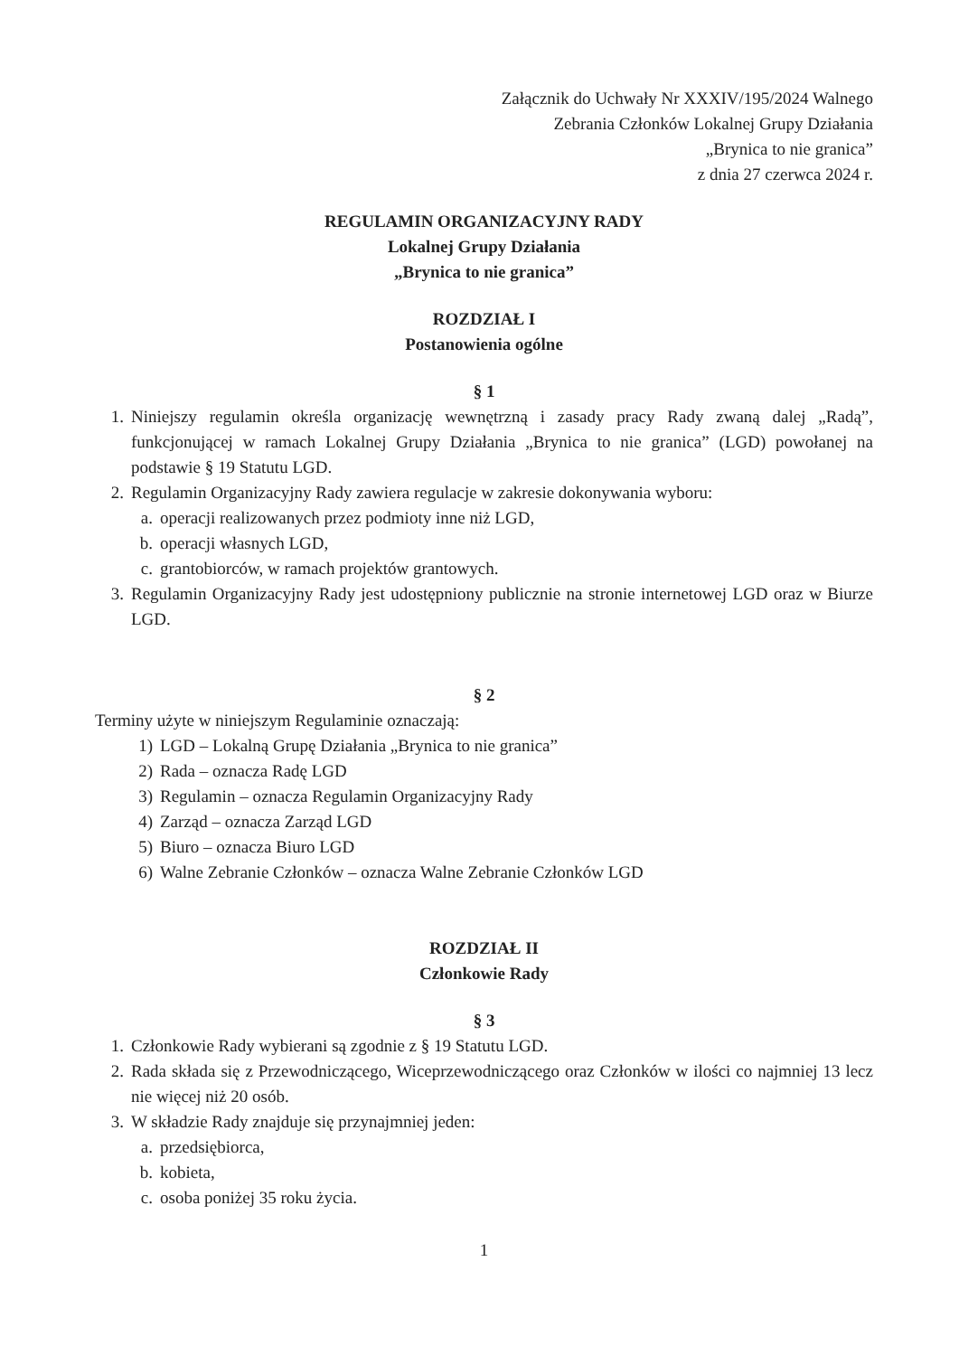Załącznik do Uchwały Nr XXXIV/195/2024 Walnego
Zebrania Członków Lokalnej Grupy Działania
„Brynica to nie granica”
z dnia 27 czerwca 2024 r.
REGULAMIN ORGANIZACYJNY RADY
Lokalnej Grupy Działania
„Brynica to nie granica”
ROZDZIAŁ I
Postanowienia ogólne
§ 1
1. Niniejszy regulamin określa organizację wewnętrzną i zasady pracy Rady zwaną dalej „Radą”, funkcjonującej w ramach Lokalnej Grupy Działania „Brynica to nie granica” (LGD) powołanej na podstawie § 19 Statutu LGD.
2. Regulamin Organizacyjny Rady zawiera regulacje w zakresie dokonywania wyboru:
a. operacji realizowanych przez podmioty inne niż LGD,
b. operacji własnych LGD,
c. grantobiorców, w ramach projektów grantowych.
3. Regulamin Organizacyjny Rady jest udostępniony publicznie na stronie internetowej LGD oraz w Biurze LGD.
§ 2
Terminy użyte w niniejszym Regulaminie oznaczają:
1) LGD – Lokalną Grupę Działania „Brynica to nie granica”
2) Rada – oznacza Radę LGD
3) Regulamin – oznacza Regulamin Organizacyjny Rady
4) Zarząd – oznacza Zarząd LGD
5) Biuro – oznacza Biuro LGD
6) Walne Zebranie Członków – oznacza Walne Zebranie Członków LGD
ROZDZIAŁ II
Członkowie Rady
§ 3
1. Członkowie Rady wybierani są zgodnie z § 19 Statutu LGD.
2. Rada składa się z Przewodniczącego, Wiceprzewodniczącego oraz Członków w ilości co najmniej 13 lecz nie więcej niż 20 osób.
3. W składzie Rady znajduje się przynajmniej jeden:
a. przedsiębiorca,
b. kobieta,
c. osoba poniżej 35 roku życia.
1